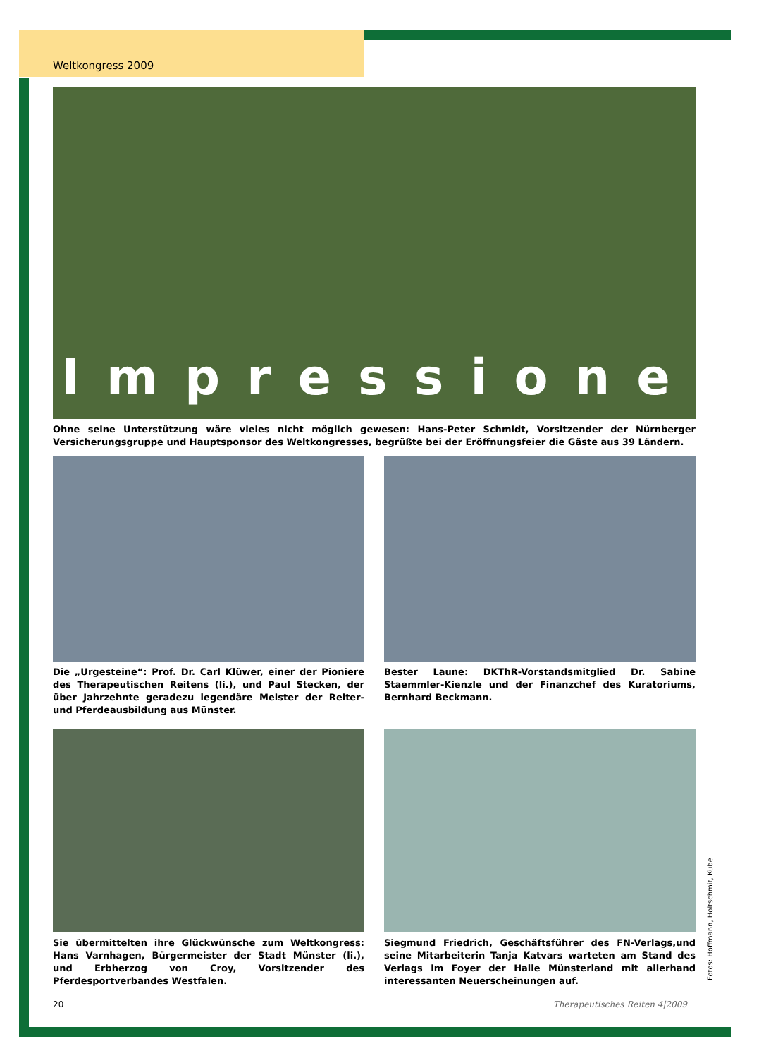Weltkongress 2009
Impressionen
Ohne seine Unterstützung wäre vieles nicht möglich gewesen: Hans-Peter Schmidt, Vorsitzender der Nürnberger Versicherungsgruppe und Hauptsponsor des Weltkongresses, begrüßte bei der Eröffnungsfeier die Gäste aus 39 Ländern.
Die „Urgesteine“: Prof. Dr. Carl Klüwer, einer der Pioniere des Therapeutischen Reitens (li.), und Paul Stecken, der über Jahrzehnte geradezu legendäre Meister der Reiter- und Pferdeausbildung aus Münster.
Bester Laune: DKThR-Vorstandsmitglied Dr. Sabine Staemmler-Kienzle und der Finanzchef des Kuratoriums, Bernhard Beckmann.
Sie übermittelten ihre Glückwünsche zum Weltkongress: Hans Varnhagen, Bürgermeister der Stadt Münster (li.), und Erbherzog von Croy, Vorsitzender des Pferdesportverbandes Westfalen.
Siegmund Friedrich, Geschäftsführer des FN-Verlags,und seine Mitarbeiterin Tanja Katvars warteten am Stand des Verlags im Foyer der Halle Münsterland mit allerhand interessanten Neuerscheinungen auf.
Fotos: Hoffmann, Holtschmit, Kube
20 Therapeutisches Reiten 4|2009